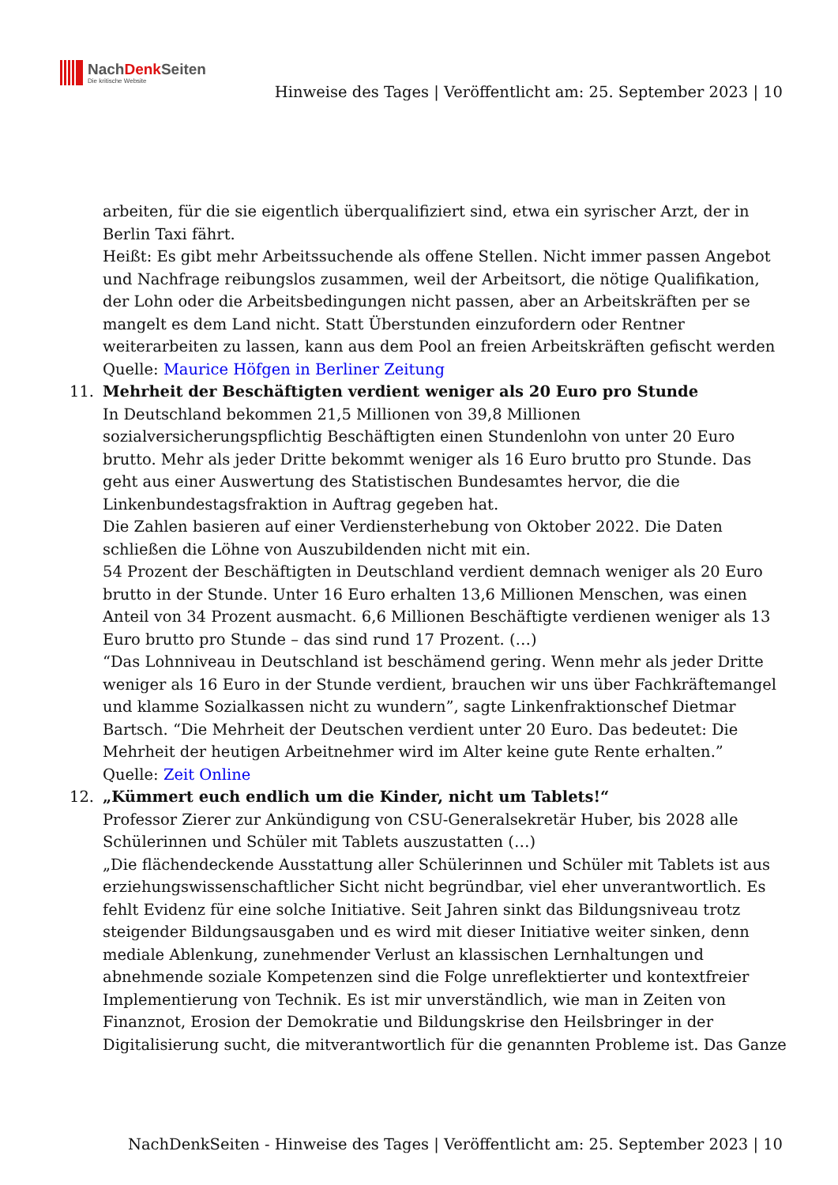NachDenk Seiten
Die kritische Website
Hinweise des Tages | Veröffentlicht am: 25. September 2023 | 10
arbeiten, für die sie eigentlich überqualifiziert sind, etwa ein syrischer Arzt, der in Berlin Taxi fährt.
Heißt: Es gibt mehr Arbeitssuchende als offene Stellen. Nicht immer passen Angebot und Nachfrage reibungslos zusammen, weil der Arbeitsort, die nötige Qualifikation, der Lohn oder die Arbeitsbedingungen nicht passen, aber an Arbeitskräften per se mangelt es dem Land nicht. Statt Überstunden einzufordern oder Rentner weiterarbeiten zu lassen, kann aus dem Pool an freien Arbeitskräften gefischt werden
Quelle: Maurice Höfgen in Berliner Zeitung
11. Mehrheit der Beschäftigten verdient weniger als 20 Euro pro Stunde
In Deutschland bekommen 21,5 Millionen von 39,8 Millionen sozialversicherungspflichtig Beschäftigten einen Stundenlohn von unter 20 Euro brutto. Mehr als jeder Dritte bekommt weniger als 16 Euro brutto pro Stunde. Das geht aus einer Auswertung des Statistischen Bundesamtes hervor, die die Linkenbundestagsfraktion in Auftrag gegeben hat.
Die Zahlen basieren auf einer Verdiensterhebung von Oktober 2022. Die Daten schließen die Löhne von Auszubildenden nicht mit ein.
54 Prozent der Beschäftigten in Deutschland verdient demnach weniger als 20 Euro brutto in der Stunde. Unter 16 Euro erhalten 13,6 Millionen Menschen, was einen Anteil von 34 Prozent ausmacht. 6,6 Millionen Beschäftigte verdienen weniger als 13 Euro brutto pro Stunde – das sind rund 17 Prozent. (…)
“Das Lohnniveau in Deutschland ist beschämend gering. Wenn mehr als jeder Dritte weniger als 16 Euro in der Stunde verdient, brauchen wir uns über Fachkräftemangel und klamme Sozialkassen nicht zu wundern”, sagte Linkenfraktionschef Dietmar Bartsch. “Die Mehrheit der Deutschen verdient unter 20 Euro. Das bedeutet: Die Mehrheit der heutigen Arbeitnehmer wird im Alter keine gute Rente erhalten.”
Quelle: Zeit Online
12. „Kümmert euch endlich um die Kinder, nicht um Tablets!“
Professor Zierer zur Ankündigung von CSU-Generalsekretär Huber, bis 2028 alle Schülerinnen und Schüler mit Tablets auszustatten (…)
„Die flächendeckende Ausstattung aller Schülerinnen und Schüler mit Tablets ist aus erziehungswissenschaftlicher Sicht nicht begründbar, viel eher unverantwortlich. Es fehlt Evidenz für eine solche Initiative. Seit Jahren sinkt das Bildungsniveau trotz steigender Bildungsausgaben und es wird mit dieser Initiative weiter sinken, denn mediale Ablenkung, zunehmender Verlust an klassischen Lernhaltungen und abnehmende soziale Kompetenzen sind die Folge unreflektierter und kontextfreier Implementierung von Technik. Es ist mir unverständlich, wie man in Zeiten von Finanznot, Erosion der Demokratie und Bildungskrise den Heilsbringer in der Digitalisierung sucht, die mitverantwortlich für die genannten Probleme ist. Das Ganze
NachDenkSeiten - Hinweise des Tages | Veröffentlicht am: 25. September 2023 | 10